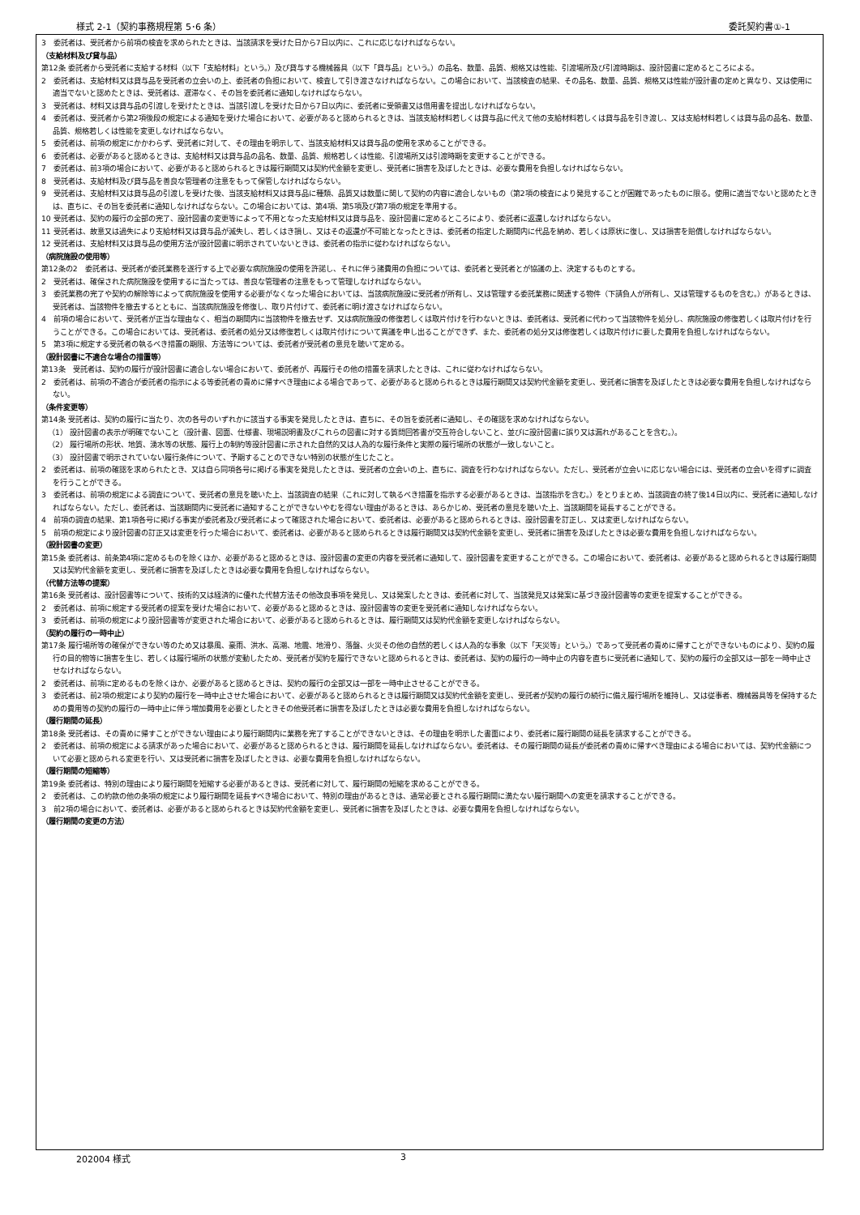様式 2-1（契約事務規程第 5･6 条） 委託契約書①-1
3　委託者は、受託者から前項の検査を求められたときは、当該請求を受けた日から7日以内に、これに応じなければならない。
（支給材料及び貸与品）
第12条 委託者から受託者に支給する材料（以下「支給材料」という。）及び貸与する機械器具（以下「貸与品」という。）の品名、数量、品質、規格又は性能、引渡場所及び引渡時期は、設計図書に定めるところによる。
2　委託者は、支給材料又は貸与品を受託者の立会いの上、委託者の負担において、検査して引き渡さなければならない。この場合において、当該検査の結果、その品名、数量、品質、規格又は性能が設計書の定めと異なり、又は使用に適当でないと認めたときは、受託者は、遅滞なく、その旨を委託者に通知しなければならない。
3　受託者は、材料又は貸与品の引渡しを受けたときは、当該引渡しを受けた日から7日以内に、委託者に受領書又は借用書を提出しなければならない。
4　委託者は、受託者から第2項後段の規定による通知を受けた場合において、必要があると認められるときは、当該支給材料若しくは貸与品に代えて他の支給材料若しくは貸与品を引き渡し、又は支給材料若しくは貸与品の品名、数量、品質、規格若しくは性能を変更しなければならない。
5　委託者は、前項の規定にかかわらず、受託者に対して、その理由を明示して、当該支給材料又は貸与品の使用を求めることができる。
6　委託者は、必要があると認めるときは、支給材料又は貸与品の品名、数量、品質、規格若しくは性能、引渡場所又は引渡時期を変更することができる。
7　委託者は、前3項の場合において、必要があると認められるときは履行期間又は契約代金額を変更し、受託者に損害を及ぼしたときは、必要な費用を負担しなければならない。
8　受託者は、支給材料及び貸与品を善良な管理者の注意をもって保管しなければならない。
9　受託者は、支給材料又は貸与品の引渡しを受けた後、当該支給材料又は貸与品に種類、品質又は数量に関して契約の内容に適合しないもの（第2項の検査により発見することが困難であったものに限る。使用に適当でないと認めたときは、直ちに、その旨を委託者に通知しなければならない。この場合においては、第4項、第5項及び第7項の規定を準用する。
10 受託者は、契約の履行の全部の完了、設計図書の変更等によって不用となった支給材料又は貸与品を、設計図書に定めるところにより、委託者に返還しなければならない。
11 受託者は、故意又は過失により支給材料又は貸与品が滅失し、若しくはき損し、又はその返還が不可能となったときは、委託者の指定した期間内に代品を納め、若しくは原状に復し、又は損害を賠償しなければならない。
12 受託者は、支給材料又は貸与品の使用方法が設計図書に明示されていないときは、委託者の指示に従わなければならない。
（病院施設の使用等）
第12条の2　委託者は、受託者が委託業務を遂行する上で必要な病院施設の使用を許諾し、それに伴う諸費用の負担については、委託者と受託者とが協議の上、決定するものとする。
2　受託者は、確保された病院施設を使用するに当たっては、善良な管理者の注意をもって管理しなければならない。
3　委託業務の完了や契約の解除等によって病院施設を使用する必要がなくなった場合においては、当該病院施設に受託者が所有し、又は管理する委託業務に関連する物件（下請負人が所有し、又は管理するものを含む。）があるときは、受託者は、当該物件を撤去するとともに、当該病院施設を修復し、取り片付けて、委託者に明け渡さなければならない。
4　前項の場合において、受託者が正当な理由なく、相当の期間内に当該物件を撤去せず、又は病院施設の修復若しくは取片付けを行わないときは、委託者は、受託者に代わって当該物件を処分し、病院施設の修復若しくは取片付けを行うことができる。この場合においては、受託者は、委託者の処分又は修復若しくは取片付けについて異議を申し出ることができず、また、委託者の処分又は修復若しくは取片付けに要した費用を負担しなければならない。
5　第3項に規定する受託者の執るべき措置の期限、方法等については、委託者が受託者の意見を聴いて定める。
（設計図書に不適合な場合の措置等）
第13条　受託者は、契約の履行が設計図書に適合しない場合において、委託者が、再履行その他の措置を請求したときは、これに従わなければならない。
2　委託者は、前項の不適合が委託者の指示による等委託者の責めに帰すべき理由による場合であって、必要があると認められるときは履行期間又は契約代金額を変更し、受託者に損害を及ぼしたときは必要な費用を負担しなければならない。
（条件変更等）
第14条 受託者は、契約の履行に当たり、次の各号のいずれかに該当する事実を発見したときは、直ちに、その旨を委託者に通知し、その確認を求めなければならない。
（1） 設計図書の表示が明確でないこと（設計書、図面、仕様書、現場説明書及びこれらの図書に対する質問回答書が交互符合しないこと、並びに設計図書に誤り又は漏れがあることを含む。）。
（2） 履行場所の形状、地質、湧水等の状態、履行上の制約等設計図書に示された自然的又は人為的な履行条件と実際の履行場所の状態が一致しないこと。
（3） 設計図書で明示されていない履行条件について、予期することのできない特別の状態が生じたこと。
2　委託者は、前項の確認を求められたとき、又は自ら同項各号に掲げる事実を発見したときは、受託者の立会いの上、直ちに、調査を行わなければならない。ただし、受託者が立会いに応じない場合には、受託者の立会いを得ずに調査を行うことができる。
3　委託者は、前項の規定による調査について、受託者の意見を聴いた上、当該調査の結果（これに対して執るべき措置を指示する必要があるときは、当該指示を含む。）をとりまとめ、当該調査の終了後14日以内に、受託者に通知しなければならない。ただし、委託者は、当該期間内に受託者に通知することができないやむを得ない理由があるときは、あらかじめ、受託者の意見を聴いた上、当該期間を延長することができる。
4　前項の調査の結果、第1項各号に掲げる事実が委託者及び受託者によって確認された場合において、委託者は、必要があると認められるときは、設計図書を訂正し、又は変更しなければならない。
5　前項の規定により設計図書の訂正又は変更を行った場合において、委託者は、必要があると認められるときは履行期間又は契約代金額を変更し、受託者に損害を及ぼしたときは必要な費用を負担しなければならない。
（設計図書の変更）
第15条 委託者は、前条第4項に定めるものを除くほか、必要があると認めるときは、設計図書の変更の内容を受託者に通知して、設計図書を変更することができる。この場合において、委託者は、必要があると認められるときは履行期間又は契約代金額を変更し、受託者に損害を及ぼしたときは必要な費用を負担しなければならない。
（代替方法等の提案）
第16条 受託者は、設計図書等について、技術的又は経済的に優れた代替方法その他改良事項を発見し、又は発案したときは、委託者に対して、当該発見又は発案に基づき設計図書等の変更を提案することができる。
2　委託者は、前項に規定する受託者の提案を受けた場合において、必要があると認めるときは、設計図書等の変更を受託者に通知しなければならない。
3　委託者は、前項の規定により設計図書等が変更された場合において、必要があると認められるときは、履行期間又は契約代金額を変更しなければならない。
（契約の履行の一時中止）
第17条 履行場所等の確保ができない等のため又は暴風、豪雨、洪水、高潮、地震、地滑り、落盤、火災その他の自然的若しくは人為的な事象（以下「天災等」という。）であって受託者の責めに帰すことができないものにより、契約の履行の目的物等に損害を生じ、若しくは履行場所の状態が変動したため、受託者が契約を履行できないと認められるときは、委託者は、契約の履行の一時中止の内容を直ちに受託者に通知して、契約の履行の全部又は一部を一時中止させなければならない。
2　委託者は、前項に定めるものを除くほか、必要があると認めるときは、契約の履行の全部又は一部を一時中止させることができる。
3　委託者は、前2項の規定により契約の履行を一時中止させた場合において、必要があると認められるときは履行期間又は契約代金額を変更し、受託者が契約の履行の続行に備え履行場所を維持し、又は従事者、機械器具等を保持するための費用等の契約の履行の一時中止に伴う増加費用を必要としたときその他受託者に損害を及ぼしたときは必要な費用を負担しなければならない。
（履行期間の延長）
第18条 受託者は、その責めに帰すことができない理由により履行期間内に業務を完了することができないときは、その理由を明示した書面により、委託者に履行期間の延長を請求することができる。
2　委託者は、前項の規定による請求があった場合において、必要があると認められるときは、履行期間を延長しなければならない。委託者は、その履行期間の延長が委託者の責めに帰すべき理由による場合においては、契約代金額について必要と認められる変更を行い、又は受託者に損害を及ぼしたときは、必要な費用を負担しなければならない。
（履行期間の短縮等）
第19条 委託者は、特別の理由により履行期間を短縮する必要があるときは、受託者に対して、履行期間の短縮を求めることができる。
2　委託者は、この約款の他の条項の規定により履行期間を延長すべき場合において、特別の理由があるときは、通常必要とされる履行期間に満たない履行期間への変更を請求することができる。
3　前2項の場合において、委託者は、必要があると認められるときは契約代金額を変更し、受託者に損害を及ぼしたときは、必要な費用を負担しなければならない。
（履行期間の変更の方法）
202004 様式 3